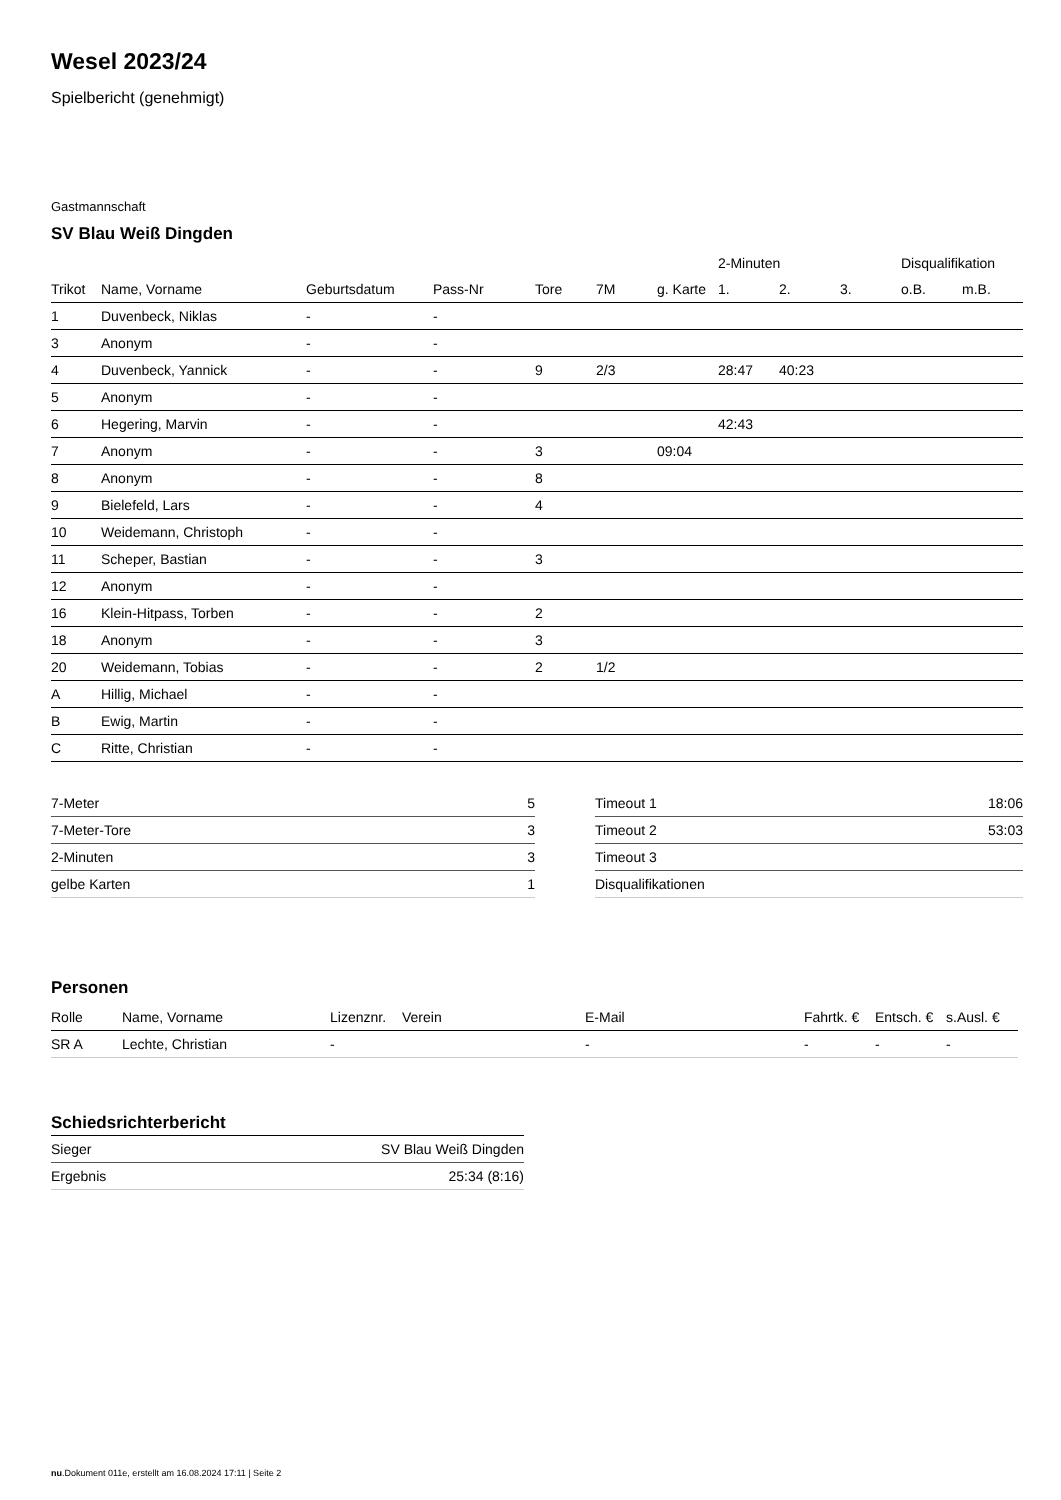Wesel 2023/24
Spielbericht (genehmigt)
Gastmannschaft
SV Blau Weiß Dingden
| | | | | | | | 2-Minuten | | | Disqualifikation | |
| --- | --- | --- | --- | --- | --- | --- | --- | --- | --- | --- | --- |
| Trikot | Name, Vorname | Geburtsdatum | Pass-Nr | Tore | 7M | g. Karte | 1. | 2. | 3. | o.B. | m.B. |
| 1 | Duvenbeck, Niklas | - | - | | | | | | | | |
| 3 | Anonym | - | - | | | | | | | | |
| 4 | Duvenbeck, Yannick | - | - | 9 | 2/3 | | 28:47 | 40:23 | | | |
| 5 | Anonym | - | - | | | | | | | | |
| 6 | Hegering, Marvin | - | - | | | | 42:43 | | | | |
| 7 | Anonym | - | - | 3 | | 09:04 | | | | | |
| 8 | Anonym | - | - | 8 | | | | | | | |
| 9 | Bielefeld, Lars | - | - | 4 | | | | | | | |
| 10 | Weidemann, Christoph | - | - | | | | | | | | |
| 11 | Scheper, Bastian | - | - | 3 | | | | | | | |
| 12 | Anonym | - | - | | | | | | | | |
| 16 | Klein-Hitpass, Torben | - | - | 2 | | | | | | | |
| 18 | Anonym | - | - | 3 | | | | | | | |
| 20 | Weidemann, Tobias | - | - | 2 | 1/2 | | | | | | |
| A | Hillig, Michael | - | - | | | | | | | | |
| B | Ewig, Martin | - | - | | | | | | | | |
| C | Ritte, Christian | - | - | | | | | | | | |
| 7-Meter | 5 |
| 7-Meter-Tore | 3 |
| 2-Minuten | 3 |
| gelbe Karten | 1 |
| Timeout 1 | 18:06 |
| Timeout 2 | 53:03 |
| Timeout 3 | |
| Disqualifikationen | |
Personen
| Rolle | Name, Vorname | Lizenznr. | Verein | E-Mail | Fahrtk. € | Entsch. € | s.Ausl. € |
| --- | --- | --- | --- | --- | --- | --- | --- |
| SR A | Lechte, Christian | - | | - | - | - | - |
Schiedsrichterbericht
| Sieger | SV Blau Weiß Dingden |
| Ergebnis | 25:34 (8:16) |
nu.Dokument 011e, erstellt am 16.08.2024 17:11 | Seite 2